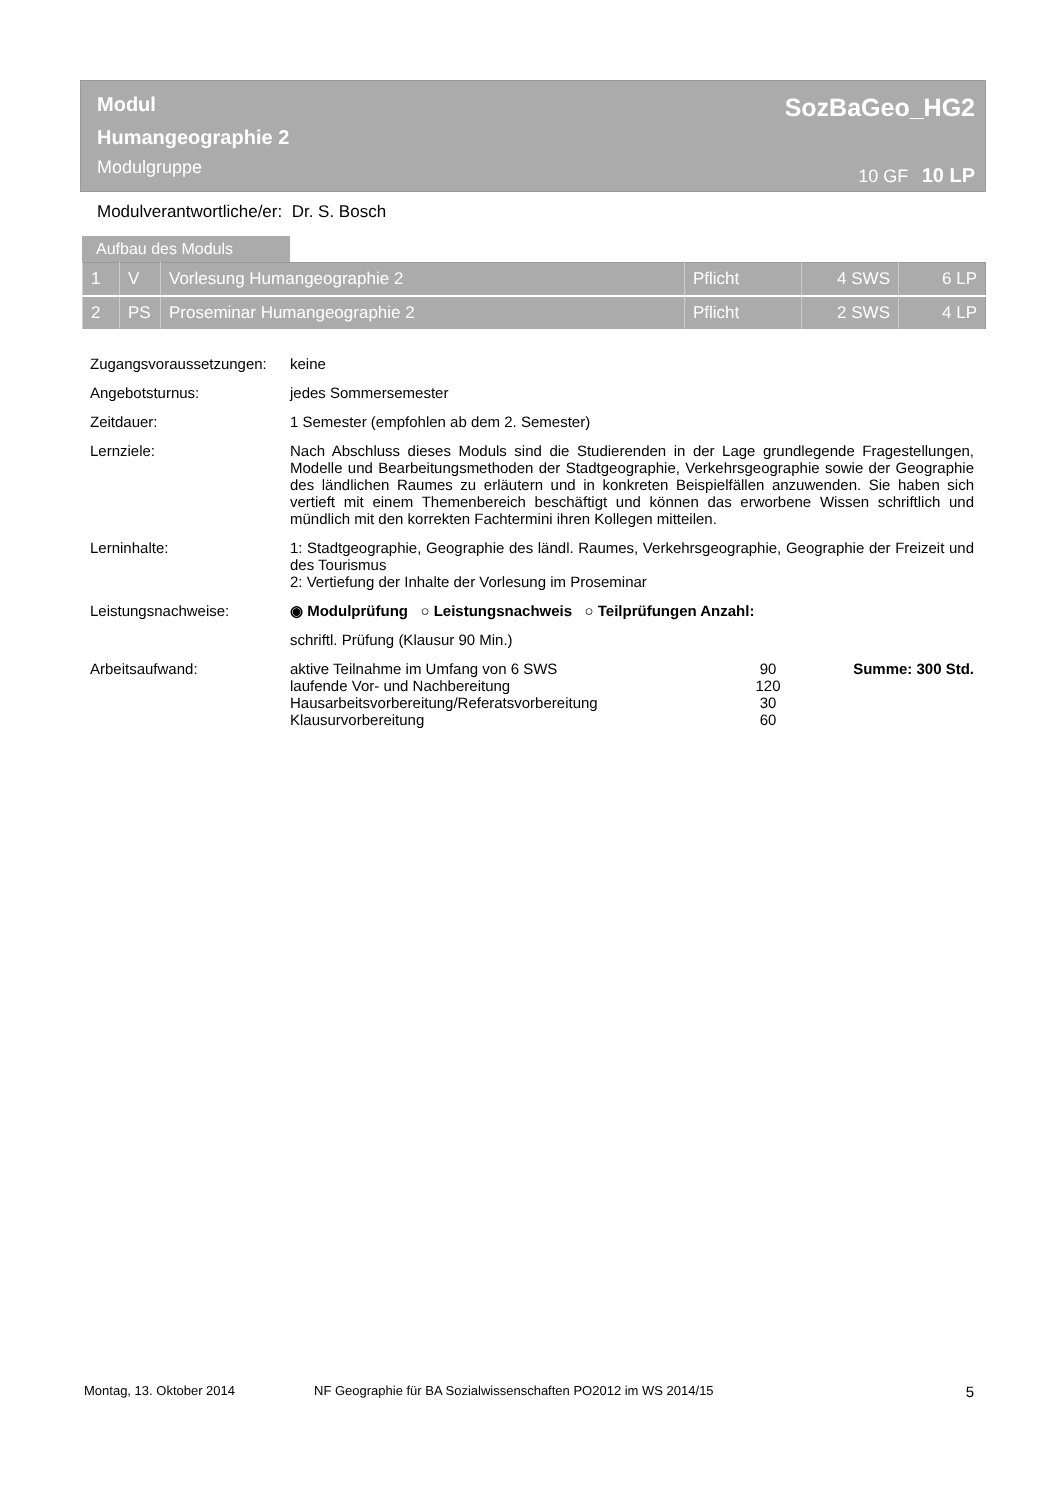SozBaGeo_HG2
10 GF 10 LP
Modul
Humangeographie 2
Modulgruppe
Modulverantwortliche/er: Dr. S. Bosch
Aufbau des Moduls
| 1 | V | Vorlesung Humangeographie 2 | Pflicht | 4 SWS | 6 LP |
| 2 | PS | Proseminar Humangeographie 2 | Pflicht | 2 SWS | 4 LP |
| Zugangsvoraussetzungen: | keine |
| Angebotsturnus: | jedes Sommersemester |
| Zeitdauer: | 1 Semester (empfohlen ab dem 2. Semester) |
| Lernziele: | Nach Abschluss dieses Moduls sind die Studierenden in der Lage grundlegende Fragestellungen, Modelle und Bearbeitungsmethoden der Stadtgeographie, Verkehrsgeographie sowie der Geographie des ländlichen Raumes zu erläutern und in konkreten Beispielfällen anzuwenden. Sie haben sich vertieft mit einem Themenbereich beschäftigt und können das erworbene Wissen schriftlich und mündlich mit den korrekten Fachtermini ihren Kollegen mitteilen. |
| Lerninhalte: | 1: Stadtgeographie, Geographie des ländl. Raumes, Verkehrsgeographie, Geographie der Freizeit und des Tourismus 2: Vertiefung der Inhalte der Vorlesung im Proseminar |
| Leistungsnachweise: | ◉ Modulprüfung ○ Leistungsnachweis ○ Teilprüfungen Anzahl: |
| | schriftl. Prüfung (Klausur 90 Min.) |
| Arbeitsaufwand: | / aktive Teilnahme im Umfang von 6 SWS / 90 / Summe: 300 Std. / / laufende Vor- und Nachbereitung / 120 / / / Hausarbeitsvorbereitung/Referatsvorbereitung / 30 / / / Klausurvorbereitung / 60 / / |
Montag, 13. Oktober 2014 NF Geographie für BA Sozialwissenschaften PO2012 im WS 2014/15 5